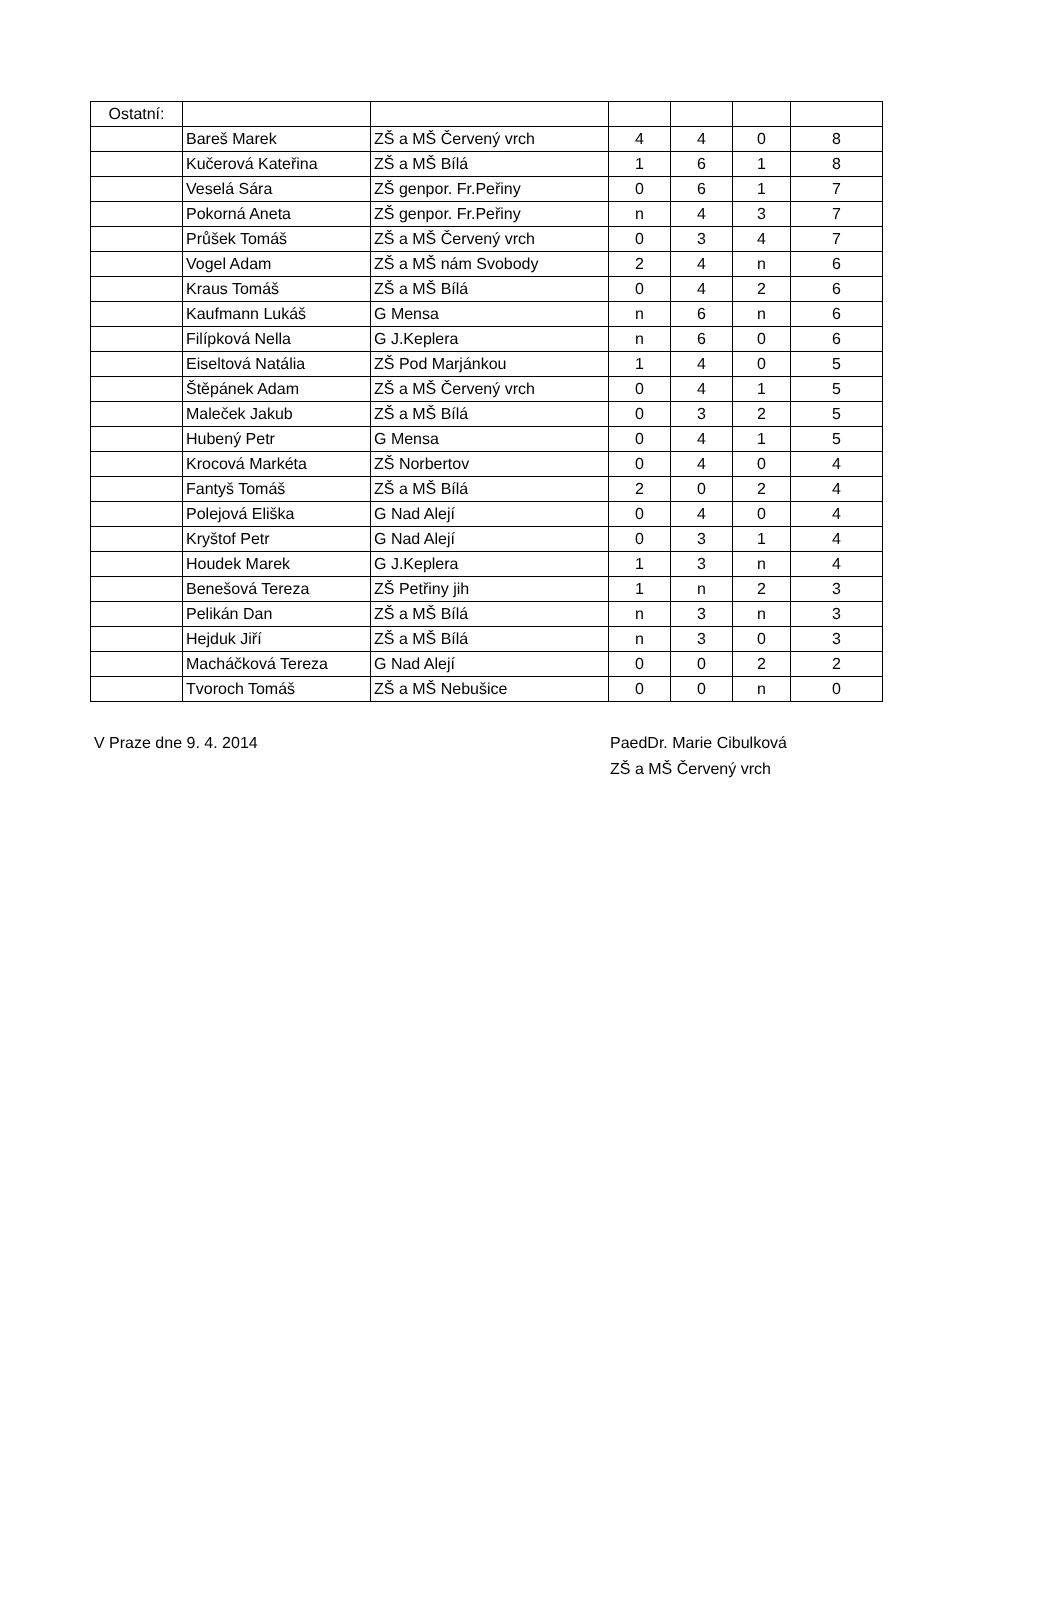| Ostatní: | | | | | | |
| | Bareš Marek | ZŠ a MŠ Červený vrch | 4 | 4 | 0 | 8 |
| | Kučerová Kateřina | ZŠ a MŠ Bílá | 1 | 6 | 1 | 8 |
| | Veselá Sára | ZŠ genpor. Fr.Peřiny | 0 | 6 | 1 | 7 |
| | Pokorná Aneta | ZŠ genpor. Fr.Peřiny | n | 4 | 3 | 7 |
| | Průšek Tomáš | ZŠ a MŠ Červený vrch | 0 | 3 | 4 | 7 |
| | Vogel Adam | ZŠ a MŠ nám Svobody | 2 | 4 | n | 6 |
| | Kraus Tomáš | ZŠ a MŠ Bílá | 0 | 4 | 2 | 6 |
| | Kaufmann Lukáš | G Mensa | n | 6 | n | 6 |
| | Filípková Nella | G J.Keplera | n | 6 | 0 | 6 |
| | Eiseltová Natália | ZŠ Pod Marjánkou | 1 | 4 | 0 | 5 |
| | Štěpánek Adam | ZŠ a MŠ Červený vrch | 0 | 4 | 1 | 5 |
| | Maleček Jakub | ZŠ a MŠ Bílá | 0 | 3 | 2 | 5 |
| | Hubený Petr | G Mensa | 0 | 4 | 1 | 5 |
| | Krocová Markéta | ZŠ Norbertov | 0 | 4 | 0 | 4 |
| | Fantyš Tomáš | ZŠ a MŠ Bílá | 2 | 0 | 2 | 4 |
| | Polejová Eliška | G Nad Alejí | 0 | 4 | 0 | 4 |
| | Kryštof Petr | G Nad Alejí | 0 | 3 | 1 | 4 |
| | Houdek Marek | G J.Keplera | 1 | 3 | n | 4 |
| | Benešová Tereza | ZŠ Petřiny jih | 1 | n | 2 | 3 |
| | Pelikán Dan | ZŠ a MŠ Bílá | n | 3 | n | 3 |
| | Hejduk Jiří | ZŠ a MŠ Bílá | n | 3 | 0 | 3 |
| | Macháčková Tereza | G Nad Alejí | 0 | 0 | 2 | 2 |
| | Tvoroch Tomáš | ZŠ a MŠ Nebušice | 0 | 0 | n | 0 |
V Praze dne 9. 4. 2014 PaedDr. Marie Cibulková
ZŠ a MŠ Červený vrch